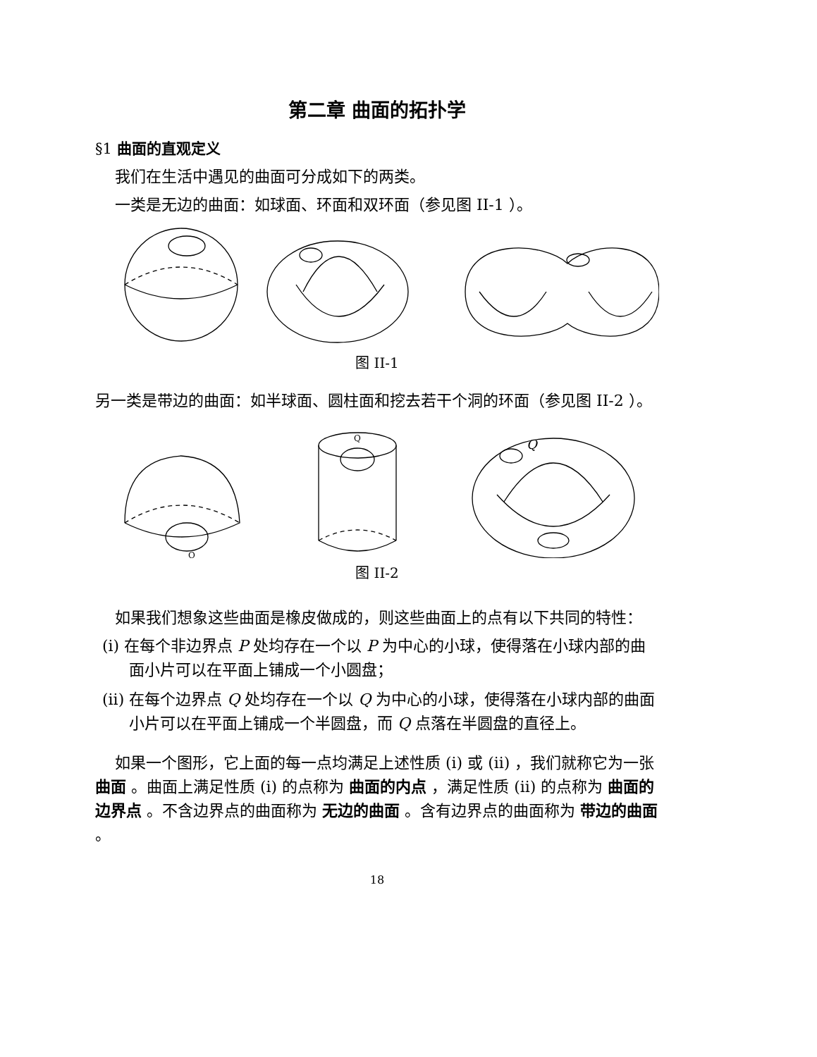第二章 曲面的拓扑学
§1 曲面的直观定义
我们在生活中遇见的曲面可分成如下的两类。
一类是无边的曲面：如球面、环面和双环面（参见图 II-1 ）。
图 II-1
另一类是带边的曲面：如半球面、圆柱面和挖去若干个洞的环面（参见图 II-2 ）。
Q
Q
Q
图 II-2
如果我们想象这些曲面是橡皮做成的，则这些曲面上的点有以下共同的特性：
(i) 在每个非边界点 P 处均存在一个以 P 为中心的小球，使得落在小球内部的曲面小片可以在平面上铺成一个小圆盘；
(ii) 在每个边界点 Q 处均存在一个以 Q 为中心的小球，使得落在小球内部的曲面小片可以在平面上铺成一个半圆盘，而 Q 点落在半圆盘的直径上。
如果一个图形，它上面的每一点均满足上述性质 (i) 或 (ii) ，我们就称它为一张 曲面 。曲面上满足性质 (i) 的点称为 曲面的内点 ，满足性质 (ii) 的点称为 曲面的边界点 。不含边界点的曲面称为 无边的曲面 。含有边界点的曲面称为 带边的曲面 。
18